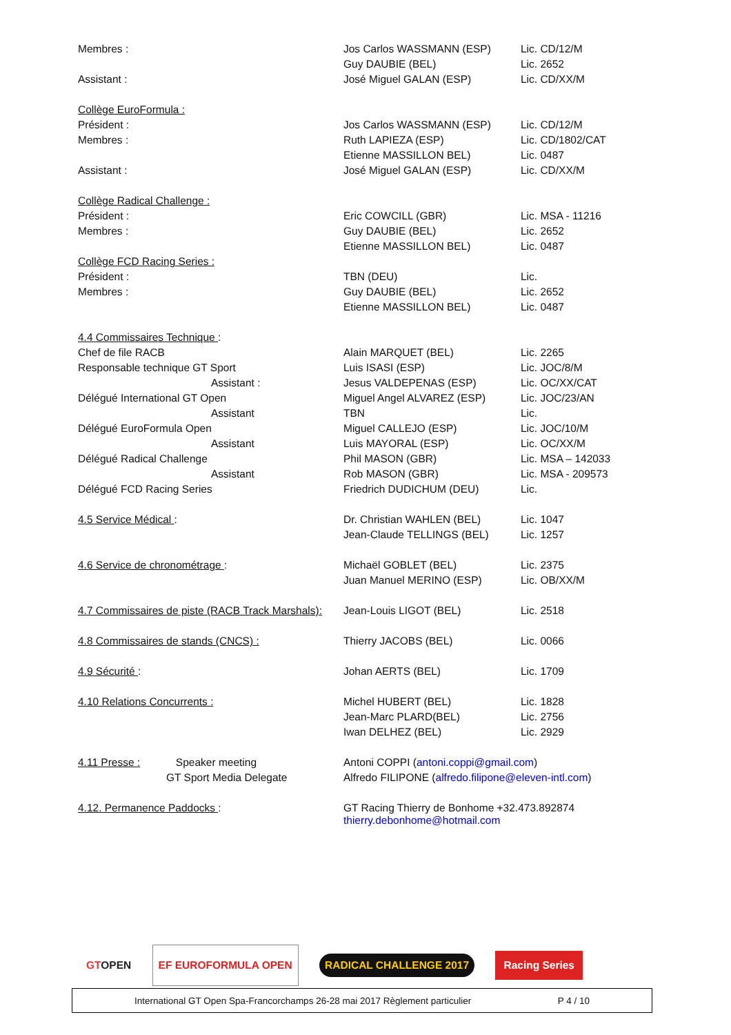| Membres : | Jos Carlos WASSMANN (ESP) | Lic. CD/12/M |
| | Guy DAUBIE (BEL) | Lic. 2652 |
| Assistant : | José Miguel GALAN (ESP) | Lic. CD/XX/M |
| Collège EuroFormula : | | |
| Président : | Jos Carlos WASSMANN (ESP) | Lic. CD/12/M |
| Membres : | Ruth LAPIEZA (ESP) | Lic. CD/1802/CAT |
| | Etienne MASSILLON BEL) | Lic. 0487 |
| Assistant : | José Miguel GALAN (ESP) | Lic. CD/XX/M |
| Collège Radical Challenge : | | |
| Président : | Eric COWCILL (GBR) | Lic. MSA - 11216 |
| Membres : | Guy DAUBIE (BEL) | Lic. 2652 |
| | Etienne MASSILLON BEL) | Lic. 0487 |
| Collège FCD Racing Series : | | |
| Président : | TBN (DEU) | Lic. |
| Membres : | Guy DAUBIE (BEL) | Lic. 2652 |
| | Etienne MASSILLON BEL) | Lic. 0487 |
| 4.4 Commissaires Technique : | | |
| Chef de file RACB | Alain MARQUET (BEL) | Lic. 2265 |
| Responsable technique GT Sport | Luis ISASI (ESP) | Lic. JOC/8/M |
| Assistant : | Jesus VALDEPENAS (ESP) | Lic. OC/XX/CAT |
| Délégué International GT Open | Miguel Angel ALVAREZ (ESP) | Lic. JOC/23/AN |
| Assistant | TBN | Lic. |
| Délégué EuroFormula Open | Miguel CALLEJO (ESP) | Lic. JOC/10/M |
| Assistant | Luis MAYORAL (ESP) | Lic. OC/XX/M |
| Délégué Radical Challenge | Phil MASON (GBR) | Lic. MSA – 142033 |
| Assistant | Rob MASON (GBR) | Lic. MSA - 209573 |
| Délégué FCD Racing Series | Friedrich DUDICHUM (DEU) | Lic. |
| 4.5 Service Médical : | Dr. Christian WAHLEN (BEL) | Lic. 1047 |
| | Jean-Claude TELLINGS (BEL) | Lic. 1257 |
| 4.6 Service de chronométrage : | Michaël GOBLET (BEL) | Lic. 2375 |
| | Juan Manuel MERINO (ESP) | Lic. OB/XX/M |
| 4.7 Commissaires de piste (RACB Track Marshals): | Jean-Louis LIGOT (BEL) | Lic. 2518 |
| 4.8 Commissaires de stands (CNCS) : | Thierry JACOBS (BEL) | Lic. 0066 |
| 4.9 Sécurité : | Johan AERTS (BEL) | Lic. 1709 |
| 4.10 Relations Concurrents : | Michel HUBERT (BEL) | Lic. 1828 |
| | Jean-Marc PLARD(BEL) | Lic. 2756 |
| | Iwan DELHEZ (BEL) | Lic. 2929 |
| 4.11 Presse : Speaker meeting | Antoni COPPI ( antoni.coppi@gmail.com ) | |
| GT Sport Media Delegate | Alfredo FILIPONE ( alfredo.filipone@eleven-intl.com ) | |
| 4.12. Permanence Paddocks : | GT Racing Thierry de Bonhome +32.473.892874 thierry.debonhome@hotmail.com | |
GTOPEN EF EUROFORMULA OPEN RADICAL CHALLENGE 2017 Racing Series
International GT Open Spa-Francorchamps 26-28 mai 2017 Règlement particulier P 4 / 10